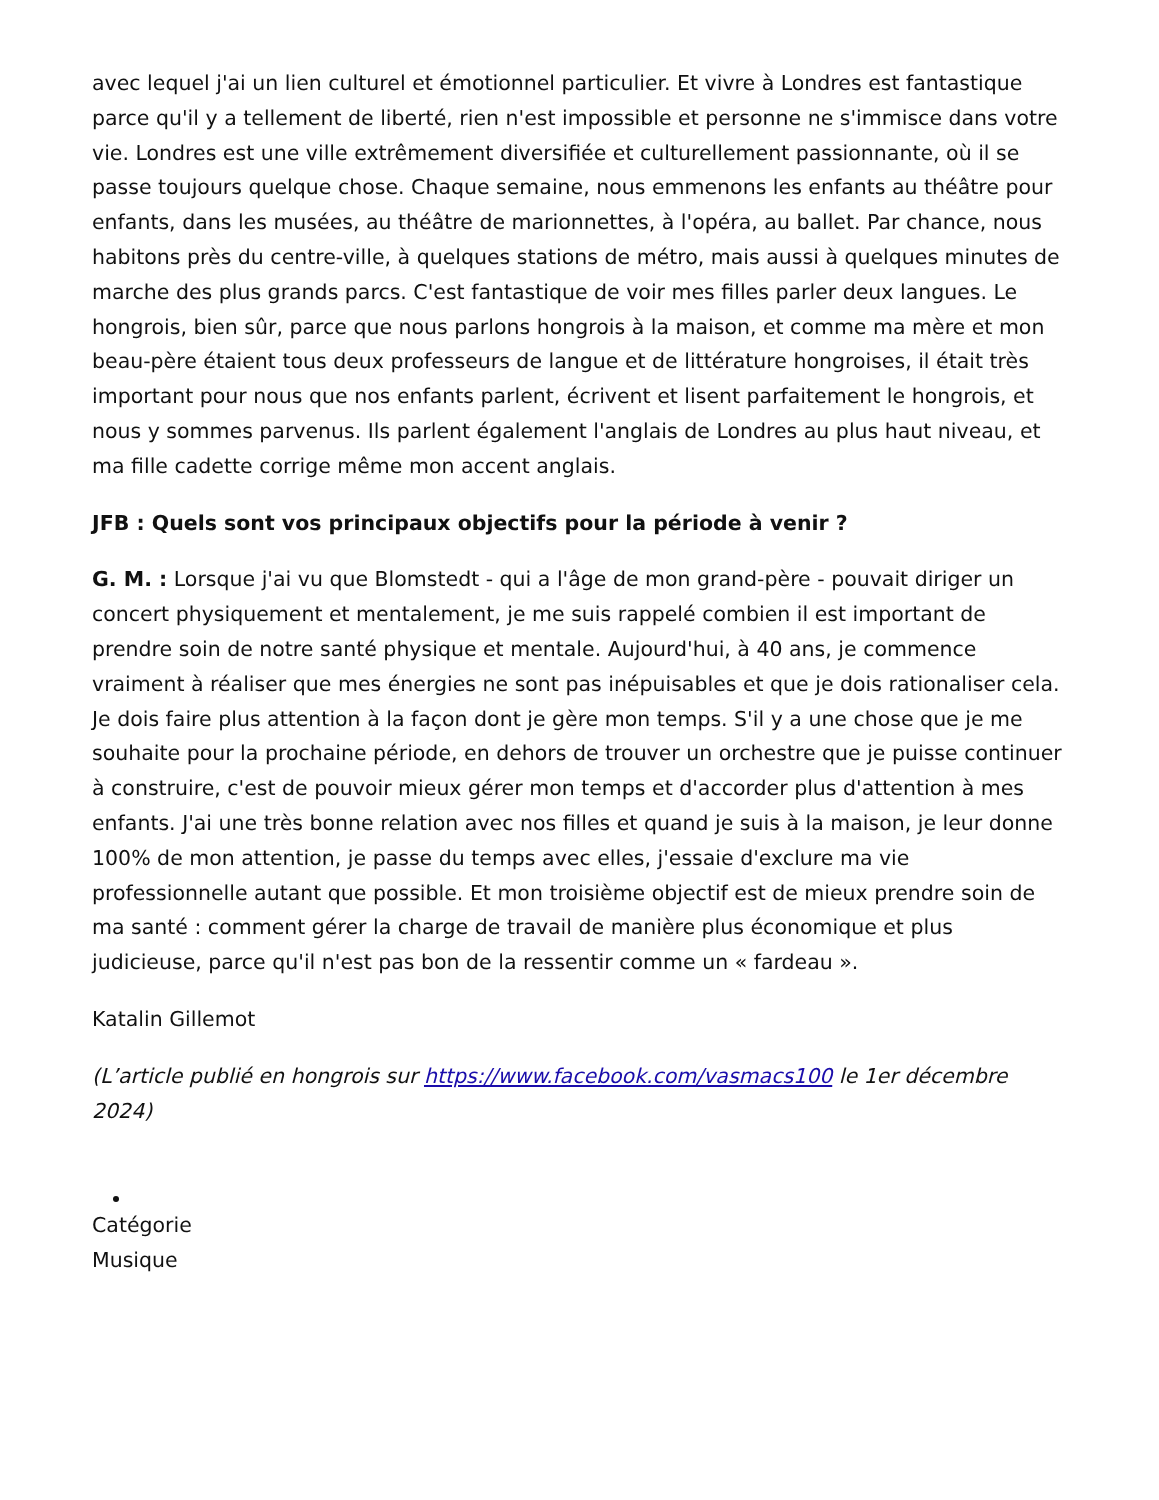avec lequel j'ai un lien culturel et émotionnel particulier. Et vivre à Londres est fantastique parce qu'il y a tellement de liberté, rien n'est impossible et personne ne s'immisce dans votre vie. Londres est une ville extrêmement diversifiée et culturellement passionnante, où il se passe toujours quelque chose. Chaque semaine, nous emmenons les enfants au théâtre pour enfants, dans les musées, au théâtre de marionnettes, à l'opéra, au ballet. Par chance, nous habitons près du centre-ville, à quelques stations de métro, mais aussi à quelques minutes de marche des plus grands parcs. C'est fantastique de voir mes filles parler deux langues. Le hongrois, bien sûr, parce que nous parlons hongrois à la maison, et comme ma mère et mon beau-père étaient tous deux professeurs de langue et de littérature hongroises, il était très important pour nous que nos enfants parlent, écrivent et lisent parfaitement le hongrois, et nous y sommes parvenus. Ils parlent également l'anglais de Londres au plus haut niveau, et ma fille cadette corrige même mon accent anglais.
JFB : Quels sont vos principaux objectifs pour la période à venir ?
G. M. : Lorsque j'ai vu que Blomstedt - qui a l'âge de mon grand-père - pouvait diriger un concert physiquement et mentalement, je me suis rappelé combien il est important de prendre soin de notre santé physique et mentale. Aujourd'hui, à 40 ans, je commence vraiment à réaliser que mes énergies ne sont pas inépuisables et que je dois rationaliser cela. Je dois faire plus attention à la façon dont je gère mon temps. S'il y a une chose que je me souhaite pour la prochaine période, en dehors de trouver un orchestre que je puisse continuer à construire, c'est de pouvoir mieux gérer mon temps et d'accorder plus d'attention à mes enfants. J'ai une très bonne relation avec nos filles et quand je suis à la maison, je leur donne 100% de mon attention, je passe du temps avec elles, j'essaie d'exclure ma vie professionnelle autant que possible. Et mon troisième objectif est de mieux prendre soin de ma santé : comment gérer la charge de travail de manière plus économique et plus judicieuse, parce qu'il n'est pas bon de la ressentir comme un « fardeau ».
Katalin Gillemot
(L’article publié en hongrois sur https://www.facebook.com/vasmacs100 le 1er décembre 2024)
Catégorie
Musique